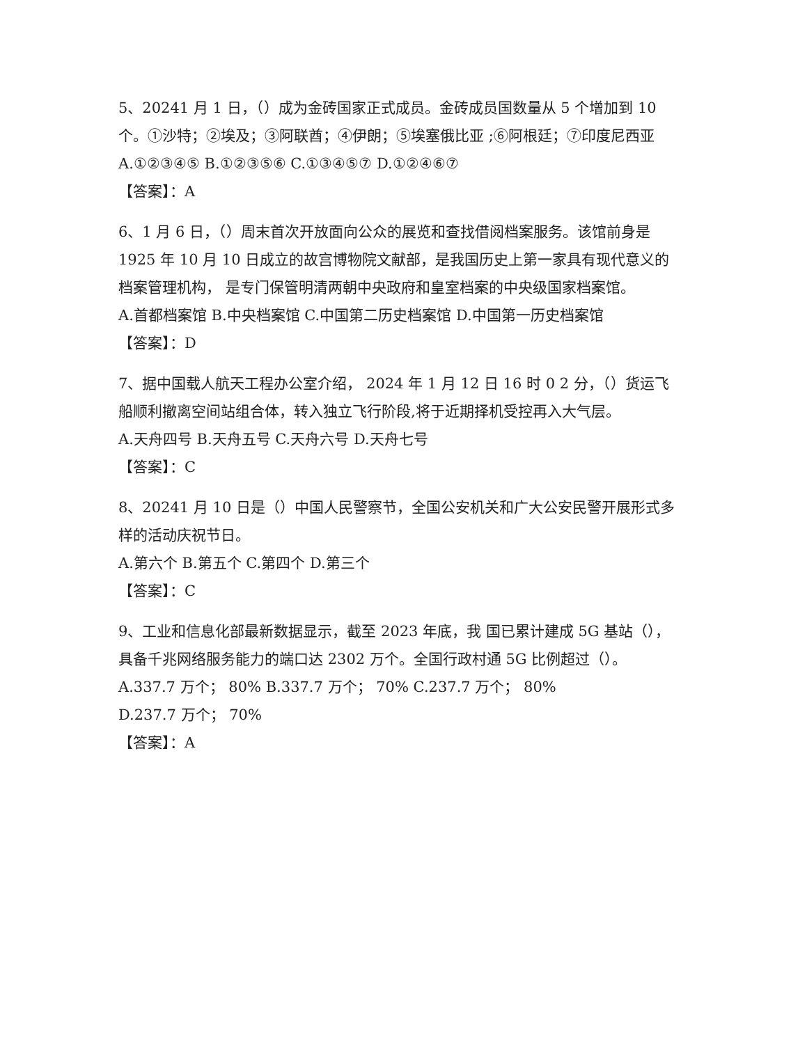5、20241 月 1 日，（）成为金砖国家正式成员。金砖成员国数量从 5 个增加到 10 个。①沙特；②埃及；③阿联酋；④伊朗；⑤埃塞俄比亚 ;⑥阿根廷；⑦印度尼西亚
A.①②③④⑤ B.①②③⑤⑥ C.①③④⑤⑦ D.①②④⑥⑦
【答案】：A
6、1 月 6 日，（）周末首次开放面向公众的展览和查找借阅档案服务。该馆前身是 1925 年 10 月 10 日成立的故宫博物院文献部，是我国历史上第一家具有现代意义的档案管理机构， 是专门保管明清两朝中央政府和皇室档案的中央级国家档案馆。
A.首都档案馆 B.中央档案馆 C.中国第二历史档案馆 D.中国第一历史档案馆
【答案】：D
7、据中国载人航天工程办公室介绍， 2024 年 1 月 12 日 16 时 0 2 分，（）货运飞船顺利撤离空间站组合体，转入独立飞行阶段,将于近期择机受控再入大气层。
A.天舟四号 B.天舟五号 C.天舟六号 D.天舟七号
【答案】：C
8、20241 月 10 日是（）中国人民警察节，全国公安机关和广大公安民警开展形式多样的活动庆祝节日。
A.第六个 B.第五个 C.第四个 D.第三个
【答案】：C
9、工业和信息化部最新数据显示，截至 2023 年底，我 国已累计建成 5G 基站（），具备千兆网络服务能力的端口达 2302 万个。全国行政村通 5G 比例超过（）。
A.337.7 万个； 80% B.337.7 万个； 70% C.237.7 万个； 80%
D.237.7 万个； 70%
【答案】：A